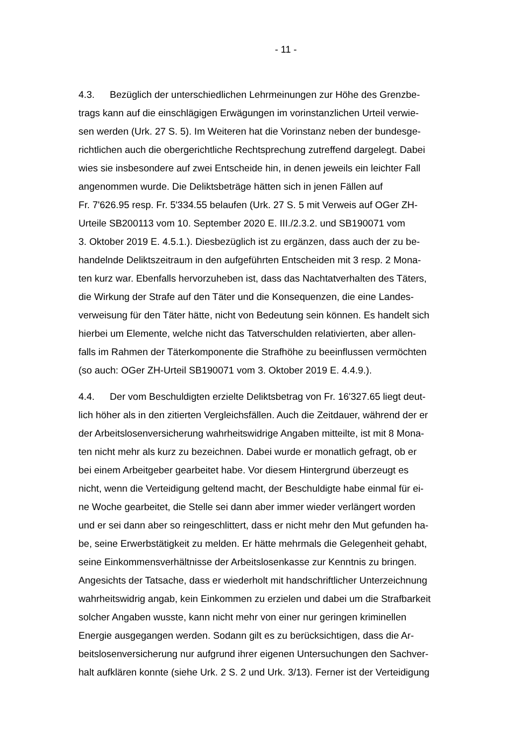- 11 -
4.3. Bezüglich der unterschiedlichen Lehrmeinungen zur Höhe des Grenzbe-
trags kann auf die einschlägigen Erwägungen im vorinstanzlichen Urteil verwie-
sen werden (Urk. 27 S. 5). Im Weiteren hat die Vorinstanz neben der bundesge-
richtlichen auch die obergerichtliche Rechtsprechung zutreffend dargelegt. Dabei
wies sie insbesondere auf zwei Entscheide hin, in denen jeweils ein leichter Fall
angenommen wurde. Die Deliktsbeträge hätten sich in jenen Fällen auf
Fr. 7'626.95 resp. Fr. 5'334.55 belaufen (Urk. 27 S. 5 mit Verweis auf OGer ZH-
Urteile SB200113 vom 10. September 2020 E. III./2.3.2. und SB190071 vom
3. Oktober 2019 E. 4.5.1.). Diesbezüglich ist zu ergänzen, dass auch der zu be-
handelnde Deliktszeitraum in den aufgeführten Entscheiden mit 3 resp. 2 Mona-
ten kurz war. Ebenfalls hervorzuheben ist, dass das Nachtatverhalten des Täters,
die Wirkung der Strafe auf den Täter und die Konsequenzen, die eine Landes-
verweisung für den Täter hätte, nicht von Bedeutung sein können. Es handelt sich
hierbei um Elemente, welche nicht das Tatverschulden relativierten, aber allen-
falls im Rahmen der Täterkomponente die Strafhöhe zu beeinflussen vermöchten
(so auch: OGer ZH-Urteil SB190071 vom 3. Oktober 2019 E. 4.4.9.).
4.4. Der vom Beschuldigten erzielte Deliktsbetrag von Fr. 16'327.65 liegt deut-
lich höher als in den zitierten Vergleichsfällen. Auch die Zeitdauer, während der er
der Arbeitslosenversicherung wahrheitswidrige Angaben mitteilte, ist mit 8 Mona-
ten nicht mehr als kurz zu bezeichnen. Dabei wurde er monatlich gefragt, ob er
bei einem Arbeitgeber gearbeitet habe. Vor diesem Hintergrund überzeugt es
nicht, wenn die Verteidigung geltend macht, der Beschuldigte habe einmal für ei-
ne Woche gearbeitet, die Stelle sei dann aber immer wieder verlängert worden
und er sei dann aber so reingeschlittert, dass er nicht mehr den Mut gefunden ha-
be, seine Erwerbstätigkeit zu melden. Er hätte mehrmals die Gelegenheit gehabt,
seine Einkommensverhältnisse der Arbeitslosenkasse zur Kenntnis zu bringen.
Angesichts der Tatsache, dass er wiederholt mit handschriftlicher Unterzeichnung
wahrheitswidrig angab, kein Einkommen zu erzielen und dabei um die Strafbarkeit
solcher Angaben wusste, kann nicht mehr von einer nur geringen kriminellen
Energie ausgegangen werden. Sodann gilt es zu berücksichtigen, dass die Ar-
beitslosenversicherung nur aufgrund ihrer eigenen Untersuchungen den Sachver-
halt aufklären konnte (siehe Urk. 2 S. 2 und Urk. 3/13). Ferner ist der Verteidigung